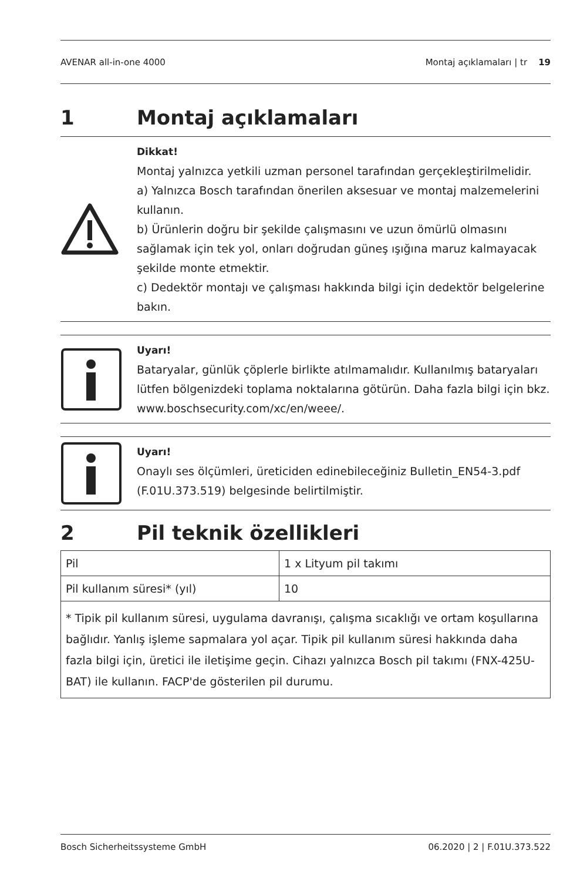AVENAR all-in-one 4000 Montaj açıklamaları | tr 19
1 Montaj açıklamaları
Dikkat!
Montaj yalnızca yetkili uzman personel tarafından gerçekleştirilmelidir.
a) Yalnızca Bosch tarafından önerilen aksesuar ve montaj malzemelerini kullanın.
b) Ürünlerin doğru bir şekilde çalışmasını ve uzun ömürlü olmasını sağlamak için tek yol, onları doğrudan güneş ışığına maruz kalmayacak şekilde monte etmektir.
c) Dedektör montajı ve çalışması hakkında bilgi için dedektör belgelerine bakın.
Uyarı!
Bataryalar, günlük çöplerle birlikte atılmamalıdır. Kullanılmış bataryaları lütfen bölgenizdeki toplama noktalarına götürün. Daha fazla bilgi için bkz. www.boschsecurity.com/xc/en/weee/.
Uyarı!
Onaylı ses ölçümleri, üreticiden edinebileceğiniz Bulletin_EN54-3.pdf (F.01U.373.519) belgesinde belirtilmiştir.
2 Pil teknik özellikleri
| Pil | 1 x Lityum pil takımı |
| Pil kullanım süresi* (yıl) | 10 |
| * Tipik pil kullanım süresi, uygulama davranışı, çalışma sıcaklığı ve ortam koşullarına bağlıdır. Yanlış işleme sapmalara yol açar. Tipik pil kullanım süresi hakkında daha fazla bilgi için, üretici ile iletişime geçin. Cihazı yalnızca Bosch pil takımı (FNX-425U-BAT) ile kullanın. FACP'de gösterilen pil durumu. | |
Bosch Sicherheitssysteme GmbH 06.2020 | 2 | F.01U.373.522